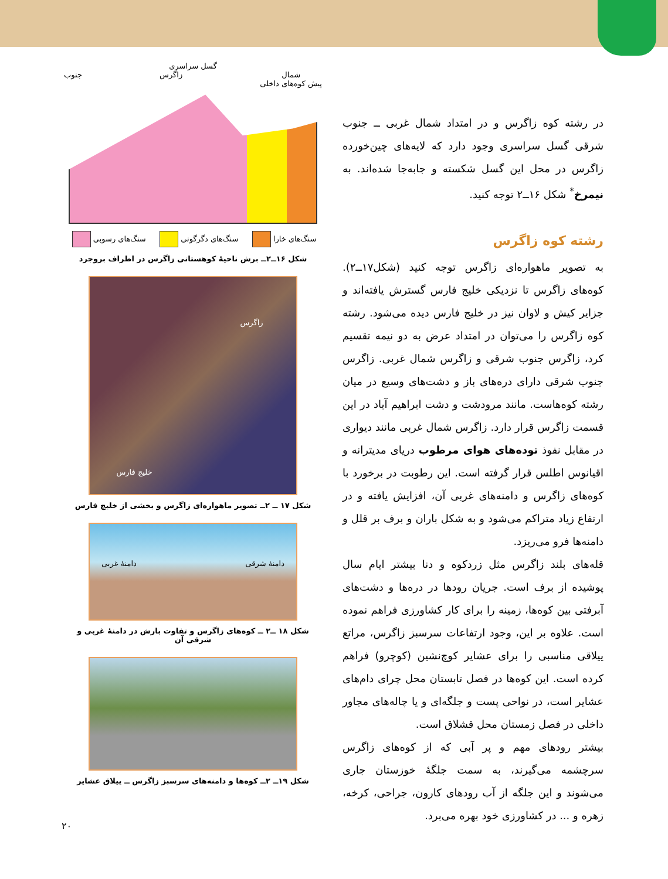در رشته کوه زاگرس و در امتداد شمال غربی ــ جنوب شرقی گسل سراسری وجود دارد که لایه‌های چین‌خورده زاگرس در محل این گسل شکسته و جابه‌جا شده‌اند. به نیمرخ<sup>*</sup> شکل ۱۶ــ۲ توجه کنید.
رشته کوه زاگرس
به تصویر ماهواره‌ای زاگرس توجه کنید (شکل۱۷ــ۲). کوه‌های زاگرس تا نزدیکی خلیج فارس گسترش یافته‌اند و جزایر کیش و لاوان نیز در خلیج فارس دیده می‌شود. رشته کوه زاگرس را می‌توان در امتداد عرض به دو نیمه تقسیم کرد، زاگرس جنوب شرقی و زاگرس شمال غربی. زاگرس جنوب شرقی دارای دره‌های باز و دشت‌های وسیع در میان رشته کوه‌هاست. مانند مرودشت و دشت ابراهیم آباد در این قسمت زاگرس قرار دارد. زاگرس شمال غربی مانند دیواری در مقابل نفوذ توده‌های هوای مرطوب دریای مدیترانه و اقیانوس اطلس قرار گرفته است. این رطوبت در برخورد با کوه‌های زاگرس و دامنه‌های غربی آن، افزایش یافته و در ارتفاع زیاد متراکم می‌شود و به شکل باران و برف بر قلل و دامنه‌ها فرو می‌ریزد.
قله‌های بلند زاگرس مثل زردکوه و دنا بیشتر ایام سال پوشیده از برف است. جریان رودها در دره‌ها و دشت‌های آبرفتی بین کوه‌ها، زمینه را برای کار کشاورزی فراهم نموده است. علاوه بر این، وجود ارتفاعات سرسبز زاگرس، مراتع ییلاقی مناسبی را برای عشایر کوچ‌نشین (کوچرو) فراهم کرده است. این کوه‌ها در فصل تابستان محل چرای دام‌های عشایر است، در نواحی پست و جلگه‌ای و یا چاله‌های مجاور داخلی در فصل زمستان محل قشلاق است.
بیشتر رودهای مهم و پر آبی که از کوه‌های زاگرس سرچشمه می‌گیرند، به سمت جلگهٔ خوزستان جاری می‌شوند و این جلگه از آب رودهای کارون، جراحی، کرخه، زهره و ... در کشاورزی خود بهره می‌برد.
گسل سراسری
شمال
پیش کوه‌های داخلی زاگرس جنوب
سنگ‌های خارا سنگ‌های دگرگونی سنگ‌های رسوبی
شکل ۱۶ــ۲ــ برش ناحیهٔ کوهستانی زاگرس در اطراف بروجرد
زاگرس
خلیج فارس
شکل ۱۷ ــ ۲ــ تصویر ماهواره‌ای زاگرس و بخشی از خلیج فارس
دامنهٔ شرقی دامنهٔ غربی
شکل ۱۸ ــ۲ ــ کوه‌های زاگرس و تفاوت بارش در دامنهٔ غربی و شرقی آن
شکل ۱۹ــ ۲ــ کوه‌ها و دامنه‌های سرسبز زاگرس ــ ییلاق عشایر
۲۰